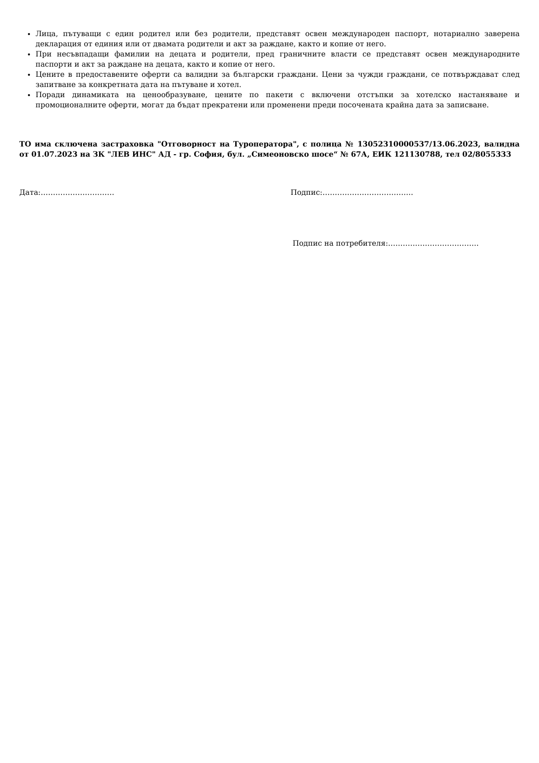Лица, пътуващи с един родител или без родители, представят освен международен паспорт, нотариално заверена декларация от единия или от двамата родители и акт за раждане, както и копие от него.
При несъвпадащи фамилии на децата и родители, пред граничните власти се представят освен международните паспорти и акт за раждане на децата, както и копие от него.
Цените в предоставените оферти са валидни за български граждани. Цени за чужди граждани, се потвърждават след запитване за конкретната дата на пътуване и хотел.
Поради динамиката на ценообразуване, цените по пакети с включени отстъпки за хотелско настаняване и промоционалните оферти, могат да бъдат прекратени или променени преди посочената крайна дата за записване.
ТО има сключена застраховка "Отговорност на Туроператора", с полица № 13052310000537/13.06.2023, валидна от 01.07.2023 на ЗК "ЛЕВ ИНС" АД - гр. София, бул. „Симеоновско шосе“ № 67А, ЕИК 121130788, тел 02/8055333
Дата:………………………… Подпис:……………………………….
Подпис на потребителя:……………………………….